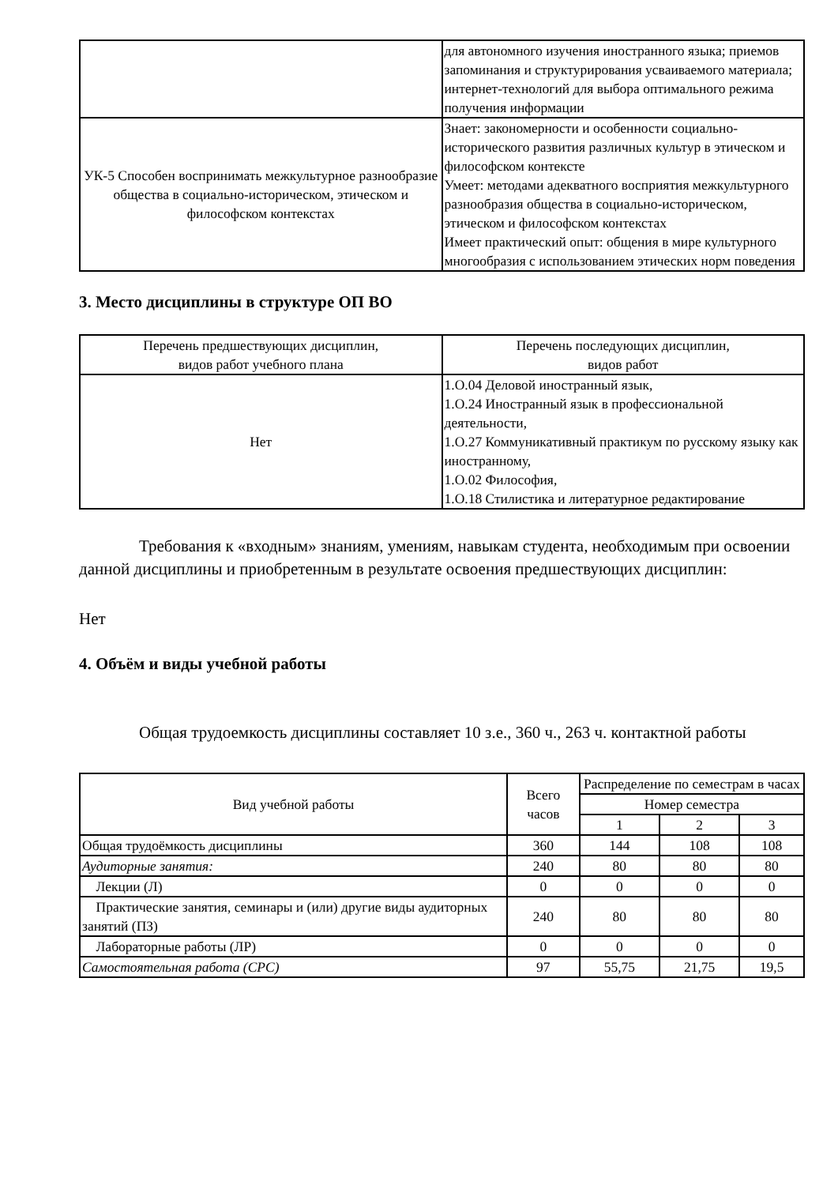| | для автономного изучения иностранного языка; приемов запоминания и структурирования усваиваемого материала; интернет-технологий для выбора оптимального режима получения информации |
| УК-5 Способен воспринимать межкультурное разнообразие общества в социально-историческом, этическом и философском контекстах | Знает: закономерности и особенности социально-исторического развития различных культур в этическом и философском контексте Умеет: методами адекватного восприятия межкультурного разнообразия общества в социально-историческом, этическом и философском контекстах Имеет практический опыт: общения в мире культурного многообразия с использованием этических норм поведения |
3. Место дисциплины в структуре ОП ВО
| Перечень предшествующих дисциплин, видов работ учебного плана | Перечень последующих дисциплин, видов работ |
| --- | --- |
| Нет | 1.О.04 Деловой иностранный язык, 1.О.24 Иностранный язык в профессиональной деятельности, 1.О.27 Коммуникативный практикум по русскому языку как иностранному, 1.О.02 Философия, 1.О.18 Стилистика и литературное редактирование |
Требования к «входным» знаниям, умениям, навыкам студента, необходимым при освоении данной дисциплины и приобретенным в результате освоения предшествующих дисциплин:
Нет
4. Объём и виды учебной работы
Общая трудоемкость дисциплины составляет 10 з.е., 360 ч., 263 ч. контактной работы
| Вид учебной работы | Всего часов | Распределение по семестрам в часах | | |
| --- | --- | --- | --- | --- |
| | | Номер семестра | | |
| | | 1 | 2 | 3 |
| Общая трудоёмкость дисциплины | 360 | 144 | 108 | 108 |
| Аудиторные занятия: | 240 | 80 | 80 | 80 |
| Лекции (Л) | 0 | 0 | 0 | 0 |
| Практические занятия, семинары и (или) другие виды аудиторных занятий (ПЗ) | 240 | 80 | 80 | 80 |
| Лабораторные работы (ЛР) | 0 | 0 | 0 | 0 |
| Самостоятельная работа (СРС) | 97 | 55,75 | 21,75 | 19,5 |